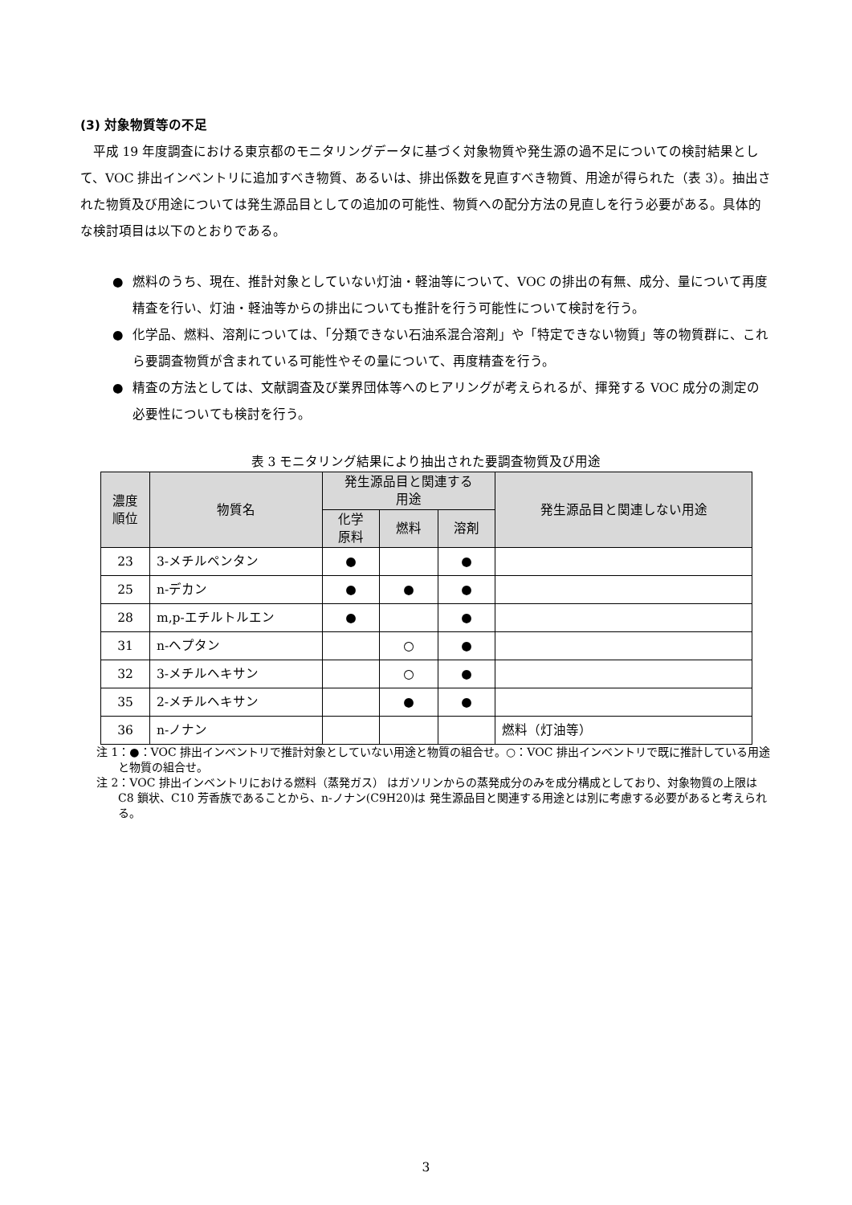(3) 対象物質等の不足
平成 19 年度調査における東京都のモニタリングデータに基づく対象物質や発生源の過不足についての検討結果として、VOC 排出インベントリに追加すべき物質、あるいは、排出係数を見直すべき物質、用途が得られた（表 3）。抽出された物質及び用途については発生源品目としての追加の可能性、物質への配分方法の見直しを行う必要がある。具体的な検討項目は以下のとおりである。
● 燃料のうち、現在、推計対象としていない灯油・軽油等について、VOC の排出の有無、成分、量について再度精査を行い、灯油・軽油等からの排出についても推計を行う可能性について検討を行う。
● 化学品、燃料、溶剤については、「分類できない石油系混合溶剤」や「特定できない物質」等の物質群に、これら要調査物質が含まれている可能性やその量について、再度精査を行う。
● 精査の方法としては、文献調査及び業界団体等へのヒアリングが考えられるが、揮発する VOC 成分の測定の必要性についても検討を行う。
表 3 モニタリング結果により抽出された要調査物質及び用途
| 濃度 順位 | 物質名 | 発生源品目と関連する 用途 | | | 発生源品目と関連しない用途 |
| --- | --- | --- | --- | --- | --- |
| | | 化学 原料 | 燃料 | 溶剤 | |
| 23 | 3-メチルペンタン | ● | | ● | |
| 25 | n-デカン | ● | ● | ● | |
| 28 | m,p-エチルトルエン | ● | | ● | |
| 31 | n-ヘプタン | | ○ | ● | |
| 32 | 3-メチルヘキサン | | ○ | ● | |
| 35 | 2-メチルヘキサン | | ● | ● | |
| 36 | n-ノナン | | | | 燃料（灯油等） |
注 1：●：VOC 排出インベントリで推計対象としていない用途と物質の組合せ。○：VOC 排出インベントリで既に推計している用途と物質の組合せ。
注 2：VOC 排出インベントリにおける燃料（蒸発ガス） はガソリンからの蒸発成分のみを成分構成としており、対象物質の上限は C8 鎖状、C10 芳香族であることから、n-ノナン(C9H20)は 発生源品目と関連する用途とは別に考慮する必要があると考えられる。
3